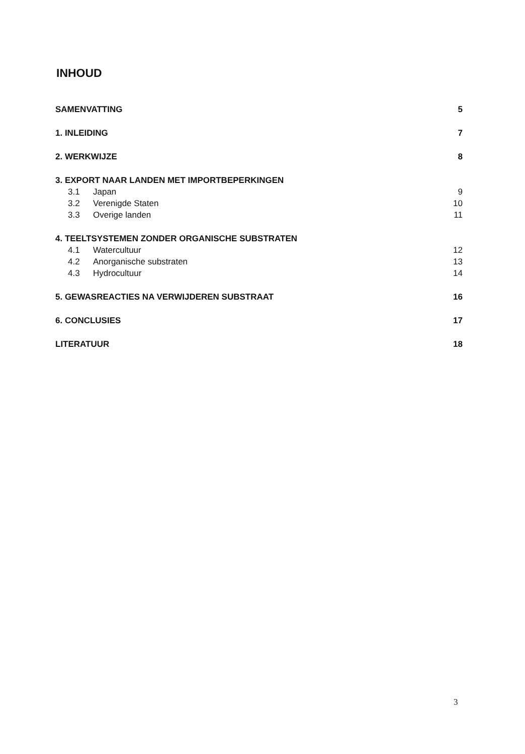INHOUD
SAMENVATTING 5
1. INLEIDING 7
2. WERKWIJZE 8
3. EXPORT NAAR LANDEN MET IMPORTBEPERKINGEN
3.1 Japan 9
3.2 Verenigde Staten 10
3.3 Overige landen 11
4. TEELTSYSTEMEN ZONDER ORGANISCHE SUBSTRATEN
4.1 Watercultuur 12
4.2 Anorganische substraten 13
4.3 Hydrocultuur 14
5. GEWASREACTIES NA VERWIJDEREN SUBSTRAAT 16
6. CONCLUSIES 17
LITERATUUR 18
3